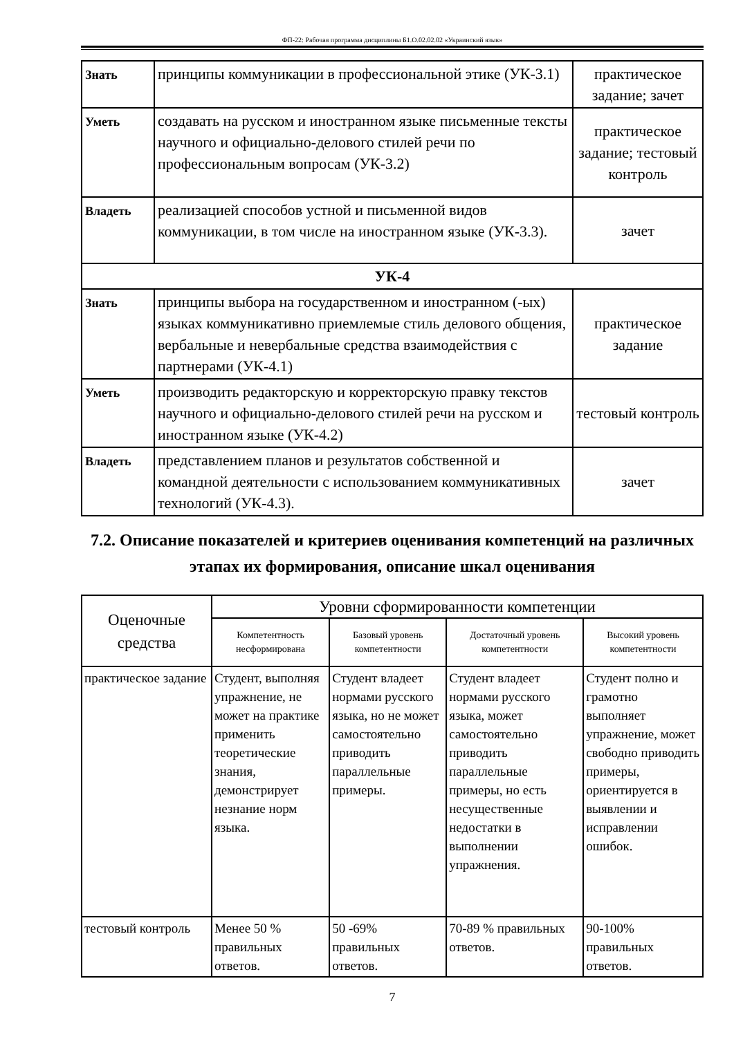ФП-22: Рабочая программа дисциплины Б1.О.02.02.02 «Украинский язык»
| Знать | принципы коммуникации в профессиональной этике (УК-3.1) | практическое задание; зачет |
| Уметь | создавать на русском и иностранном языке письменные тексты научного и официально-делового стилей речи по профессиональным вопросам (УК-3.2) | практическое задание; тестовый контроль |
| Владеть | реализацией способов устной и письменной видов коммуникации, в том числе на иностранном языке (УК-3.3). | зачет |
| УК-4 | | |
| Знать | принципы выбора на государственном и иностранном (-ых) языках коммуникативно приемлемые стиль делового общения, вербальные и невербальные средства взаимодействия с партнерами (УК-4.1) | практическое задание |
| Уметь | производить редакторскую и корректорскую правку текстов научного и официально-делового стилей речи на русском и иностранном языке (УК-4.2) | тестовый контроль |
| Владеть | представлением планов и результатов собственной и командной деятельности с использованием коммуникативных технологий (УК-4.3). | зачет |
7.2. Описание показателей и критериев оценивания компетенций на различных этапах их формирования, описание шкал оценивания
| Оценочные средства | Уровни сформированности компетенции | | | |
| --- | --- | --- | --- | --- |
| | Компетентность несформирована | Базовый уровень компетентности | Достаточный уровень компетентности | Высокий уровень компетентности |
| практическое задание | Студент, выполняя упражнение, не может на практике применить теоретические знания, демонстрирует незнание норм языка. | Студент владеет нормами русского языка, но не может самостоятельно приводить параллельные примеры. | Студент владеет нормами русского языка, может самостоятельно приводить параллельные примеры, но есть несущественные недостатки в выполнении упражнения. | Студент полно и грамотно выполняет упражнение, может свободно приводить примеры, ориентируется в выявлении и исправлении ошибок. |
| тестовый контроль | Менее 50 % правильных ответов. | 50 -69% правильных ответов. | 70-89 % правильных ответов. | 90-100% правильных ответов. |
7